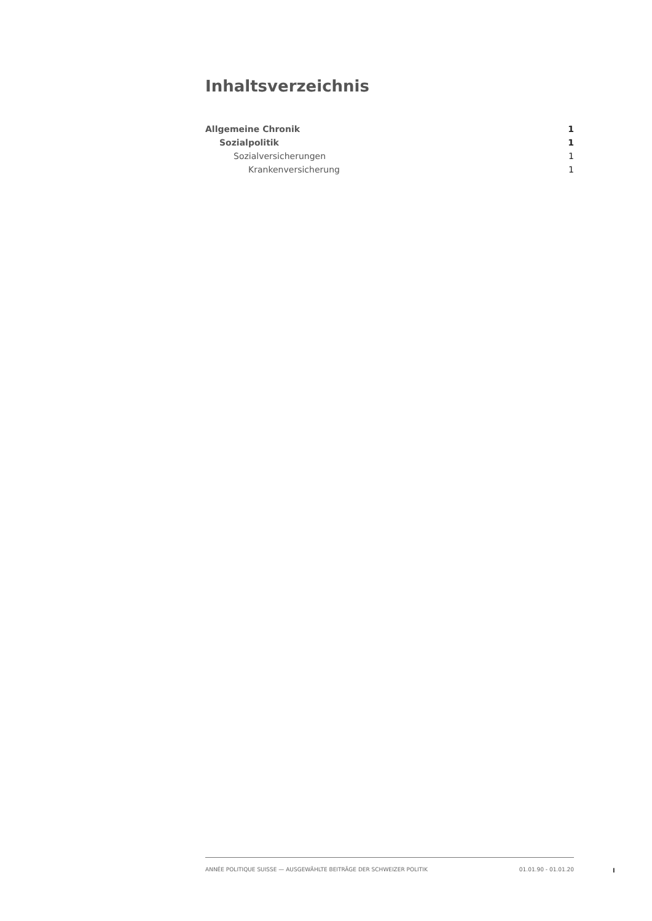Inhaltsverzeichnis
Allgemeine Chronik 1
Sozialpolitik 1
Sozialversicherungen 1
Krankenversicherung 1
ANNÉE POLITIQUE SUISSE — AUSGEWÄHLTE BEITRÄGE DER SCHWEIZER POLITIK 01.01.90 - 01.01.20
I